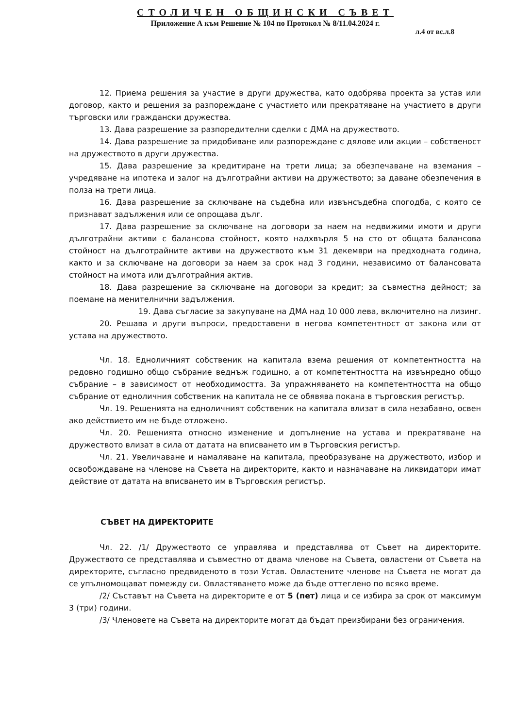СТОЛИЧЕН ОБЩИНСКИ СЪВЕТ
Приложение А към Решение № 104 по Протокол № 8/11.04.2024 г.
л.4 от вс.л.8
12. Приема решения за участие в други дружества, като одобрява проекта за устав или договор, както и решения за разпореждане с участието или прекратяване на участието в други търговски или граждански дружества.
13. Дава разрешение за разпоредителни сделки с ДМА на дружеството.
14. Дава разрешение за придобиване или разпореждане с дялове или акции – собственост на дружеството в други дружества.
15. Дава разрешение за кредитиране на трети лица; за обезпечаване на вземания – учредяване на ипотека и залог на дълготрайни активи на дружеството; за даване обезпечения в полза на трети лица.
16. Дава разрешение за сключване на съдебна или извънсъдебна спогодба, с която се признават задължения или се опрощава дълг.
17. Дава разрешение за сключване на договори за наем на недвижими имоти и други дълготрайни активи с балансова стойност, която надхвърля 5 на сто от общата балансова стойност на дълготрайните активи на дружеството към 31 декември на предходната година, както и за сключване на договори за наем за срок над 3 години, независимо от балансовата стойност на имота или дълготрайния актив.
18. Дава разрешение за сключване на договори за кредит; за съвместна дейност; за поемане на менителнични задължения.
19. Дава съгласие за закупуване на ДМА над 10 000 лева, включително на лизинг.
20. Решава и други въпроси, предоставени в негова компетентност от закона или от устава на дружеството.
Чл. 18. Едноличният собственик на капитала взема решения от компетентността на редовно годишно общо събрание веднъж годишно, а от компетентността на извънредно общо събрание – в зависимост от необходимостта. За упражняването на компетентността на общо събрание от едноличния собственик на капитала не се обявява покана в търговския регистър.
Чл. 19. Решенията на едноличният собственик на капитала влизат в сила незабавно, освен ако действието им не бъде отложено.
Чл. 20. Решенията относно изменение и допълнение на устава и прекратяване на дружеството влизат в сила от датата на вписването им в Търговския регистър.
Чл. 21. Увеличаване и намаляване на капитала, преобразуване на дружеството, избор и освобождаване на членове на Съвета на директорите, както и назначаване на ликвидатори имат действие от датата на вписването им в Търговския регистър.
СЪВЕТ НА ДИРЕКТОРИТЕ
Чл. 22. /1/ Дружеството се управлява и представлява от Съвет на директорите. Дружеството се представлява и съвместно от двама членове на Съвета, овластени от Съвета на директорите, съгласно предвиденото в този Устав. Овластените членове на Съвета не могат да се упълномощават помежду си. Овластяването може да бъде оттеглено по всяко време.
/2/ Съставът на Съвета на директорите е от 5 (пет) лица и се избира за срок от максимум 3 (три) години.
/3/ Членовете на Съвета на директорите могат да бъдат преизбирани без ограничения.